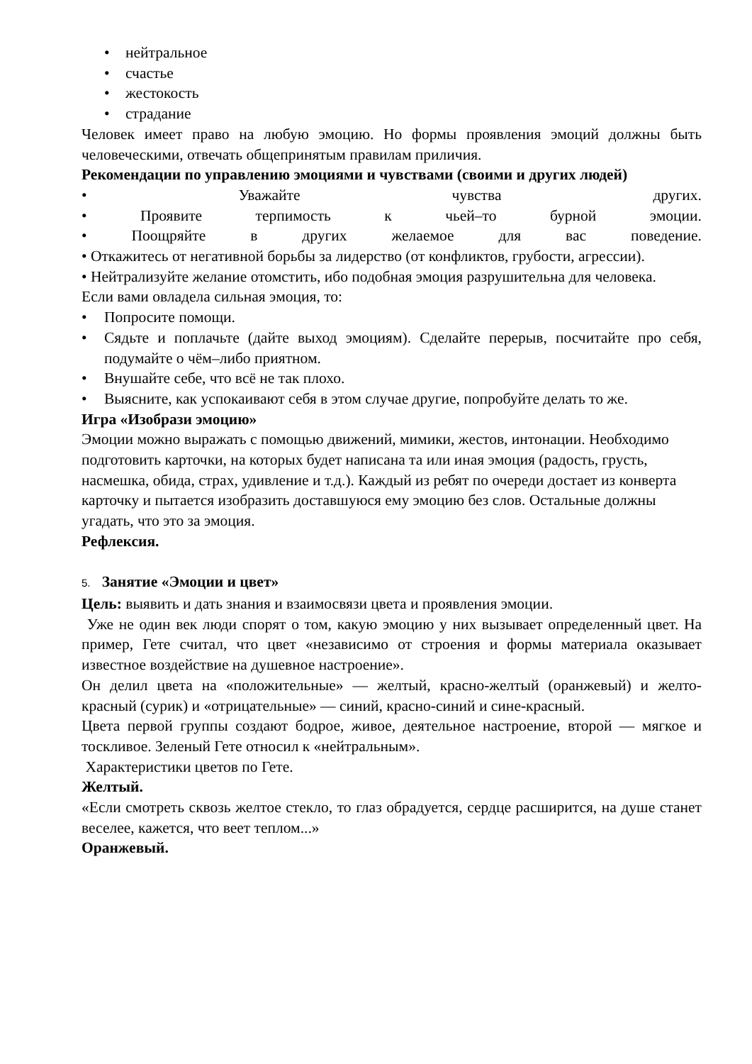• нейтральное
• счастье
• жестокость
• страдание
Человек имеет право на любую эмоцию. Но формы проявления эмоций должны быть человеческими, отвечать общепринятым правилам приличия.
Рекомендации по управлению эмоциями и чувствами (своими и других людей)
• Уважайте чувства других.
• Проявите терпимость к чьей–то бурной эмоции.
• Поощряйте в других желаемое для вас поведение.
• Откажитесь от негативной борьбы за лидерство (от конфликтов, грубости, агрессии).
• Нейтрализуйте желание отомстить, ибо подобная эмоция разрушительна для человека.
Если вами овладела сильная эмоция, то:
• Попросите помощи.
• Сядьте и поплачьте (дайте выход эмоциям). Сделайте перерыв, посчитайте про себя, подумайте о чём–либо приятном.
• Внушайте себе, что всё не так плохо.
• Выясните, как успокаивают себя в этом случае другие, попробуйте делать то же.
Игра «Изобрази эмоцию»
Эмоции можно выражать с помощью движений, мимики, жестов, интонации. Необходимо подготовить карточки, на которых будет написана та или иная эмоция (радость, грусть, насмешка, обида, страх, удивление и т.д.). Каждый из ребят по очереди достает из конверта карточку и пытается изобразить доставшуюся ему эмоцию без слов. Остальные должны угадать, что это за эмоция.
Рефлексия.
5. Занятие «Эмоции и цвет»
Цель: выявить и дать знания и взаимосвязи цвета и проявления эмоции.
Уже не один век люди спорят о том, какую эмоцию у них вызывает определенный цвет. На пример, Гете считал, что цвет «независимо от строения и формы материала оказывает известное воздействие на душевное настроение».
Он делил цвета на «положительные» — желтый, красно-желтый (оранжевый) и желто-красный (сурик) и «отрицательные» — синий, красно-синий и сине-красный.
Цвета первой группы создают бодрое, живое, деятельное настроение, второй — мягкое и тоскливое. Зеленый Гете относил к «нейтральным».
Характеристики цветов по Гете.
Желтый.
«Если смотреть сквозь желтое стекло, то глаз обрадуется, сердце расширится, на душе станет веселее, кажется, что веет теплом...»
Оранжевый.